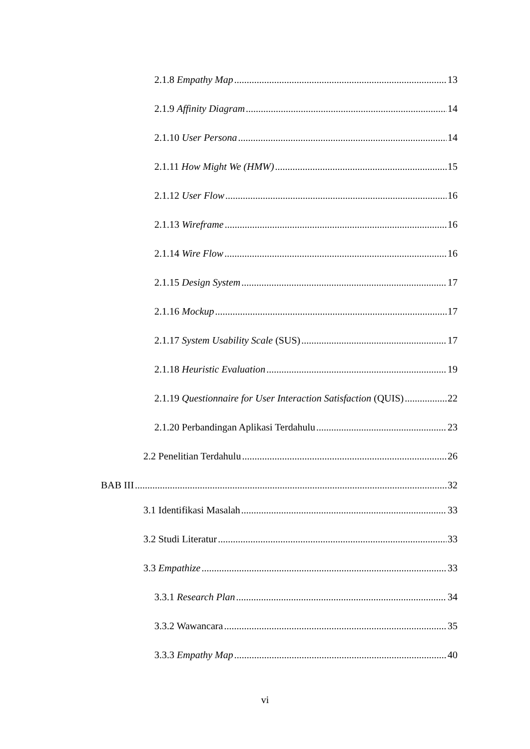2.1.8 Empathy Map 13
2.1.9 Affinity Diagram 14
2.1.10 User Persona 14
2.1.11 How Might We (HMW) 15
2.1.12 User Flow 16
2.1.13 Wireframe 16
2.1.14 Wire Flow 16
2.1.15 Design System 17
2.1.16 Mockup 17
2.1.17 System Usability Scale (SUS) 17
2.1.18 Heuristic Evaluation 19
2.1.19 Questionnaire for User Interaction Satisfaction (QUIS) 22
2.1.20 Perbandingan Aplikasi Terdahulu 23
2.2 Penelitian Terdahulu 26
BAB III 32
3.1 Identifikasi Masalah 33
3.2 Studi Literatur 33
3.3 Empathize 33
3.3.1 Research Plan 34
3.3.2 Wawancara 35
3.3.3 Empathy Map 40
vi